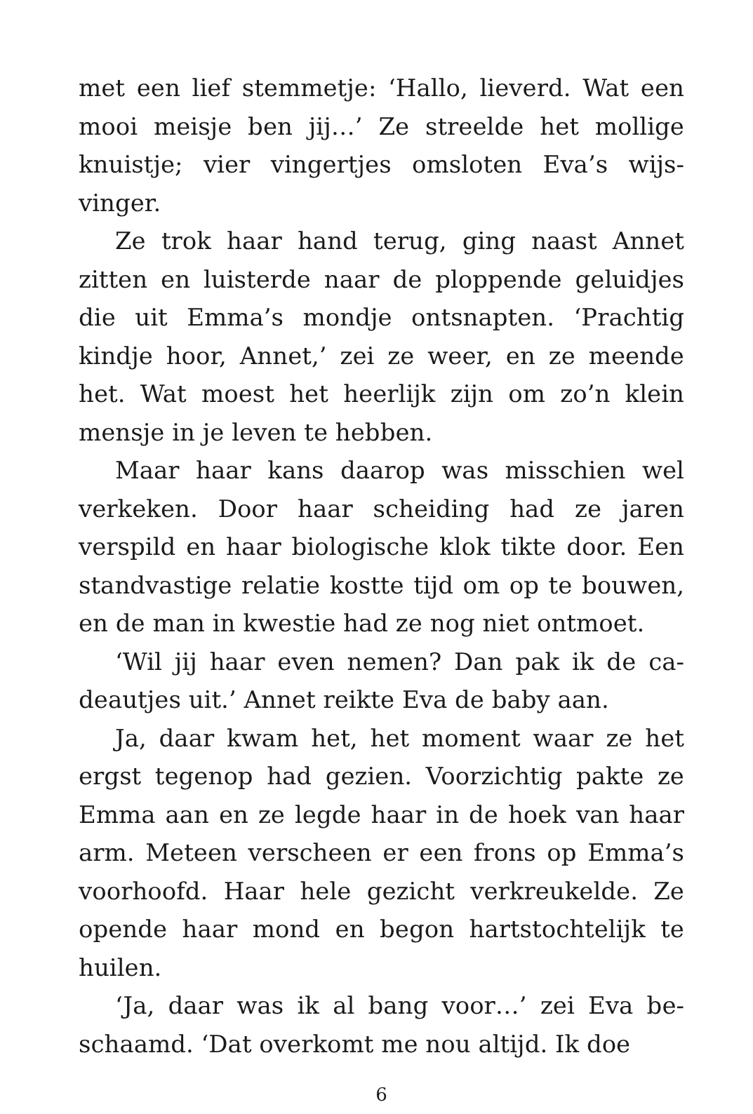met een lief stemmetje: ‘Hallo, lieverd. Wat een mooi meisje ben jij…’ Ze streelde het mollige knuistje; vier vingertjes omsloten Eva’s wijs­vinger.
Ze trok haar hand terug, ging naast Annet zitten en luisterde naar de ploppende geluidjes die uit Emma’s mondje ontsnapten. ‘Prachtig kindje hoor, Annet,’ zei ze weer, en ze meende het. Wat moest het heerlijk zijn om zo’n klein mensje in je leven te hebben.
Maar haar kans daarop was misschien wel verkeken. Door haar scheiding had ze jaren verspild en haar biologische klok tikte door. Een standvastige relatie kostte tijd om op te bouwen, en de man in kwestie had ze nog niet ontmoet.
‘Wil jij haar even nemen? Dan pak ik de ca­deautjes uit.’ Annet reikte Eva de baby aan.
Ja, daar kwam het, het moment waar ze het ergst tegenop had gezien. Voorzichtig pakte ze Emma aan en ze legde haar in de hoek van haar arm. Meteen verscheen er een frons op Emma’s voorhoofd. Haar hele gezicht verkreukelde. Ze opende haar mond en begon hartstochtelijk te huilen.
‘Ja, daar was ik al bang voor…’ zei Eva be­schaamd. ‘Dat overkomt me nou altijd. Ik doe
6